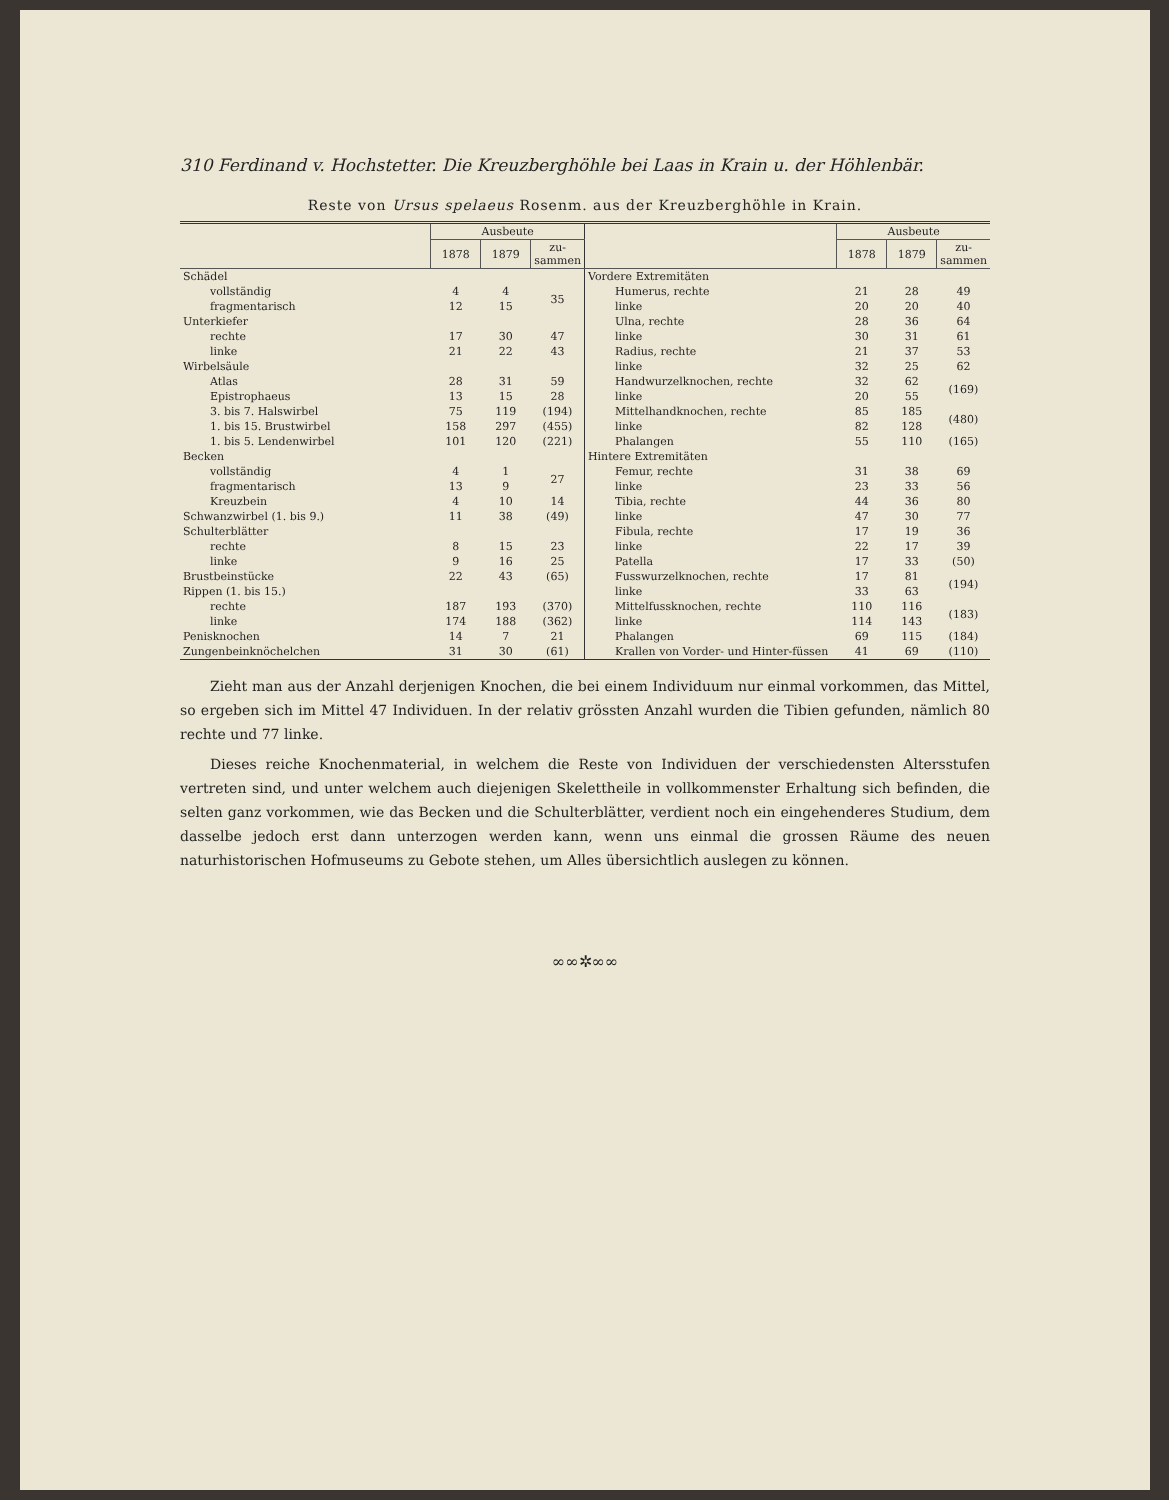310 Ferdinand v. Hochstetter. Die Kreuzberghöhle bei Laas in Krain u. der Höhlenbär.
Reste von Ursus spelaeus Rosenm. aus der Kreuzberghöhle in Krain.
| | Ausbeute | | |
| --- | --- | --- | --- |
| | 1878 | 1879 | zu- sammen |
| Schädel | | | |
| vollständig | 4 | 4 | 35 |
| fragmentarisch | 12 | 15 | |
| Unterkiefer | | | |
| rechte | 17 | 30 | 47 |
| linke | 21 | 22 | 43 |
| Wirbelsäule | | | |
| Atlas | 28 | 31 | 59 |
| Epistrophaeus | 13 | 15 | 28 |
| 3. bis 7. Halswirbel | 75 | 119 | (194) |
| 1. bis 15. Brustwirbel | 158 | 297 | (455) |
| 1. bis 5. Lendenwirbel | 101 | 120 | (221) |
| Becken | | | |
| vollständig | 4 | 1 | 27 |
| fragmentarisch | 13 | 9 | |
| Kreuzbein | 4 | 10 | 14 |
| Schwanzwirbel (1. bis 9.) | 11 | 38 | (49) |
| Schulterblätter | | | |
| rechte | 8 | 15 | 23 |
| linke | 9 | 16 | 25 |
| Brustbeinstücke | 22 | 43 | (65) |
| Rippen (1. bis 15.) | | | |
| rechte | 187 | 193 | (370) |
| linke | 174 | 188 | (362) |
| Penisknochen | 14 | 7 | 21 |
| Zungenbeinknöchelchen | 31 | 30 | (61) |
| | Ausbeute | | |
| --- | --- | --- | --- |
| | 1878 | 1879 | zu- sammen |
| Vordere Extremitäten | | | |
| Humerus, rechte | 21 | 28 | 49 |
| linke | 20 | 20 | 40 |
| Ulna, rechte | 28 | 36 | 64 |
| linke | 30 | 31 | 61 |
| Radius, rechte | 21 | 37 | 53 |
| linke | 32 | 25 | 62 |
| Handwurzelknochen, rechte | 32 | 62 | (169) |
| linke | 20 | 55 | |
| Mittelhandknochen, rechte | 85 | 185 | (480) |
| linke | 82 | 128 | |
| Phalangen | 55 | 110 | (165) |
| Hintere Extremitäten | | | |
| Femur, rechte | 31 | 38 | 69 |
| linke | 23 | 33 | 56 |
| Tibia, rechte | 44 | 36 | 80 |
| linke | 47 | 30 | 77 |
| Fibula, rechte | 17 | 19 | 36 |
| linke | 22 | 17 | 39 |
| Patella | 17 | 33 | (50) |
| Fusswurzelknochen, rechte | 17 | 81 | (194) |
| linke | 33 | 63 | |
| Mittelfussknochen, rechte | 110 | 116 | (183) |
| linke | 114 | 143 | |
| Phalangen | 69 | 115 | (184) |
| Krallen von Vorder- und Hinter-füssen | 41 | 69 | (110) |
Zieht man aus der Anzahl derjenigen Knochen, die bei einem Individuum nur einmal vorkommen, das Mittel, so ergeben sich im Mittel 47 Individuen. In der relativ grössten Anzahl wurden die Tibien gefunden, nämlich 80 rechte und 77 linke.
Dieses reiche Knochenmaterial, in welchem die Reste von Individuen der verschiedensten Altersstufen vertreten sind, und unter welchem auch diejenigen Skelettheile in vollkommenster Erhaltung sich befinden, die selten ganz vorkommen, wie das Becken und die Schulterblätter, verdient noch ein eingehenderes Studium, dem dasselbe jedoch erst dann unterzogen werden kann, wenn uns einmal die grossen Räume des neuen naturhistorischen Hofmuseums zu Gebote stehen, um Alles übersichtlich auslegen zu können.
∞∞✲∞∞